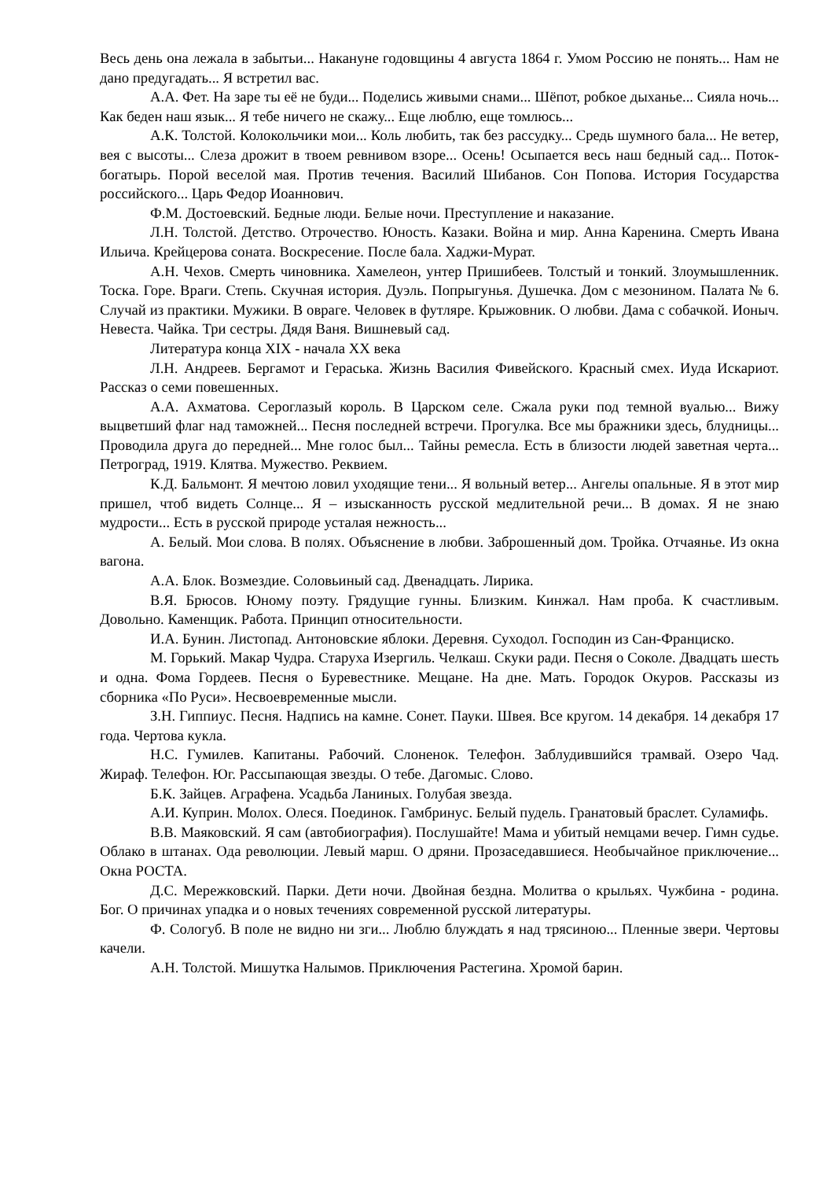Весь день она лежала в забытьи... Накануне годовщины 4 августа 1864 г. Умом Россию не понять... Нам не дано предугадать... Я встретил вас.
А.А. Фет. На заре ты её не буди... Поделись живыми снами... Шёпот, робкое дыханье... Сияла ночь... Как беден наш язык... Я тебе ничего не скажу... Еще люблю, еще томлюсь...
А.К. Толстой. Колокольчики мои... Коль любить, так без рассудку... Средь шумного бала... Не ветер, вея с высоты... Слеза дрожит в твоем ревнивом взоре... Осень! Осыпается весь наш бедный сад... Поток-богатырь. Порой веселой мая. Против течения. Василий Шибанов. Сон Попова. История Государства российского... Царь Федор Иоаннович.
Ф.М. Достоевский. Бедные люди. Белые ночи. Преступление и наказание.
Л.Н. Толстой. Детство. Отрочество. Юность. Казаки. Война и мир. Анна Каренина. Смерть Ивана Ильича. Крейцерова соната. Воскресение. После бала. Хаджи-Мурат.
А.Н. Чехов. Смерть чиновника. Хамелеон, унтер Пришибеев. Толстый и тонкий. Злоумышленник. Тоска. Горе. Враги. Степь. Скучная история. Дуэль. Попрыгунья. Душечка. Дом с мезонином. Палата № 6. Случай из практики. Мужики. В овраге. Человек в футляре. Крыжовник. О любви. Дама с собачкой. Ионыч. Невеста. Чайка. Три сестры. Дядя Ваня. Вишневый сад.
Литература конца XIX - начала XX века
Л.Н. Андреев. Бергамот и Гераська. Жизнь Василия Фивейского. Красный смех. Иуда Искариот. Рассказ о семи повешенных.
А.А. Ахматова. Сероглазый король. В Царском селе. Сжала руки под темной вуалью... Вижу выцветший флаг над таможней... Песня последней встречи. Прогулка. Все мы бражники здесь, блудницы... Проводила друга до передней... Мне голос был... Тайны ремесла. Есть в близости людей заветная черта... Петроград, 1919. Клятва. Мужество. Реквием.
К.Д. Бальмонт. Я мечтою ловил уходящие тени... Я вольный ветер... Ангелы опальные. Я в этот мир пришел, чтоб видеть Солнце... Я – изысканность русской медлительной речи... В домах. Я не знаю мудрости... Есть в русской природе усталая нежность...
А. Белый. Мои слова. В полях. Объяснение в любви. Заброшенный дом. Тройка. Отчаянье. Из окна вагона.
А.А. Блок. Возмездие. Соловьиный сад. Двенадцать. Лирика.
В.Я. Брюсов. Юному поэту. Грядущие гунны. Близким. Кинжал. Нам проба. К счастливым. Довольно. Каменщик. Работа. Принцип относительности.
И.А. Бунин. Листопад. Антоновские яблоки. Деревня. Суходол. Господин из Сан-Франциско.
М. Горький. Макар Чудра. Старуха Изергиль. Челкаш. Скуки ради. Песня о Соколе. Двадцать шесть и одна. Фома Гордеев. Песня о Буревестнике. Мещане. На дне. Мать. Городок Окуров. Рассказы из сборника «По Руси». Несвоевременные мысли.
З.Н. Гиппиус. Песня. Надпись на камне. Сонет. Пауки. Швея. Все кругом. 14 декабря. 14 декабря 17 года. Чертова кукла.
Н.С. Гумилев. Капитаны. Рабочий. Слоненок. Телефон. Заблудившийся трамвай. Озеро Чад. Жираф. Телефон. Юг. Рассыпающая звезды. О тебе. Дагомыс. Слово.
Б.К. Зайцев. Аграфена. Усадьба Ланиных. Голубая звезда.
А.И. Куприн. Молох. Олеся. Поединок. Гамбринус. Белый пудель. Гранатовый браслет. Суламифь.
В.В. Маяковский. Я сам (автобиография). Послушайте! Мама и убитый немцами вечер. Гимн судье. Облако в штанах. Ода революции. Левый марш. О дряни. Прозаседавшиеся. Необычайное приключение... Окна РОСТА.
Д.С. Мережковский. Парки. Дети ночи. Двойная бездна. Молитва о крыльях. Чужбина - родина. Бог. О причинах упадка и о новых течениях современной русской литературы.
Ф. Сологуб. В поле не видно ни зги... Люблю блуждать я над трясиною... Пленные звери. Чертовы качели.
А.Н. Толстой. Мишутка Налымов. Приключения Растегина. Хромой барин.